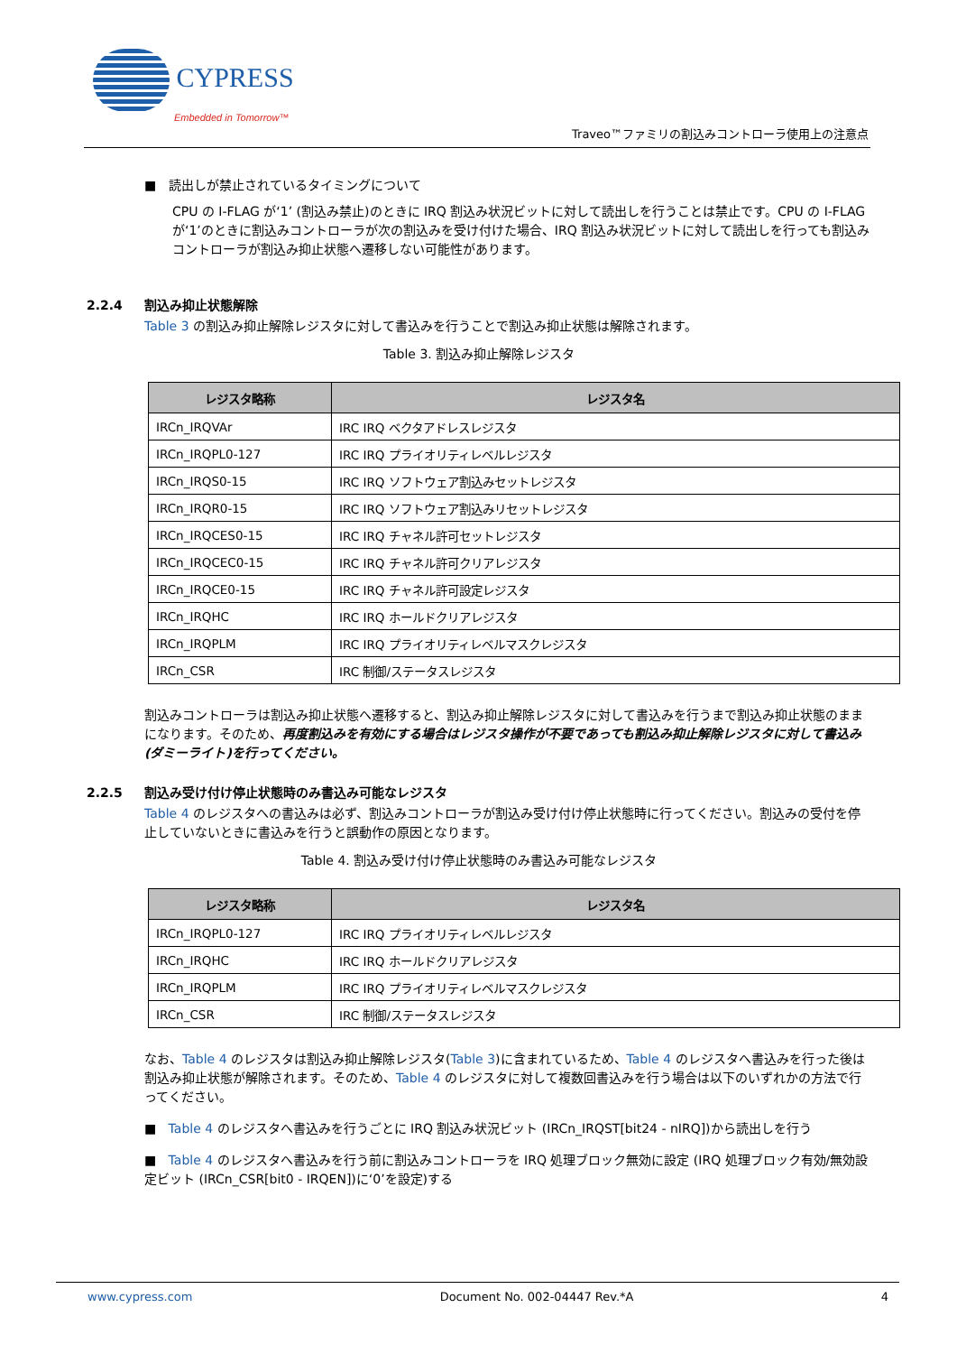CYPRESS
Embedded in Tomorrow™
Traveo™ファミリの割込みコントローラ使用上の注意点
■ 読出しが禁止されているタイミングについて
CPU の I-FLAG が‘1’ (割込み禁止)のときに IRQ 割込み状況ビットに対して読出しを行うことは禁止です。CPU の I-FLAG が‘1’のときに割込みコントローラが次の割込みを受け付けた場合、IRQ 割込み状況ビットに対して読出しを行っても割込みコントローラが割込み抑止状態へ遷移しない可能性があります。
2.2.4 割込み抑止状態解除
Table 3 の割込み抑止解除レジスタに対して書込みを行うことで割込み抑止状態は解除されます。
Table 3. 割込み抑止解除レジスタ
| レジスタ略称 | レジスタ名 |
| --- | --- |
| IRCn_IRQVAr | IRC IRQ ベクタアドレスレジスタ |
| IRCn_IRQPL0-127 | IRC IRQ プライオリティレベルレジスタ |
| IRCn_IRQS0-15 | IRC IRQ ソフトウェア割込みセットレジスタ |
| IRCn_IRQR0-15 | IRC IRQ ソフトウェア割込みリセットレジスタ |
| IRCn_IRQCES0-15 | IRC IRQ チャネル許可セットレジスタ |
| IRCn_IRQCEC0-15 | IRC IRQ チャネル許可クリアレジスタ |
| IRCn_IRQCE0-15 | IRC IRQ チャネル許可設定レジスタ |
| IRCn_IRQHC | IRC IRQ ホールドクリアレジスタ |
| IRCn_IRQPLM | IRC IRQ プライオリティレベルマスクレジスタ |
| IRCn_CSR | IRC 制御/ステータスレジスタ |
割込みコントローラは割込み抑止状態へ遷移すると、割込み抑止解除レジスタに対して書込みを行うまで割込み抑止状態のままになります。そのため、再度割込みを有効にする場合はレジスタ操作が不要であっても割込み抑止解除レジスタに対して書込み (ダミーライト)を行ってください。
2.2.5 割込み受け付け停止状態時のみ書込み可能なレジスタ
Table 4 のレジスタへの書込みは必ず、割込みコントローラが割込み受け付け停止状態時に行ってください。割込みの受付を停止していないときに書込みを行うと誤動作の原因となります。
Table 4. 割込み受け付け停止状態時のみ書込み可能なレジスタ
| レジスタ略称 | レジスタ名 |
| --- | --- |
| IRCn_IRQPL0-127 | IRC IRQ プライオリティレベルレジスタ |
| IRCn_IRQHC | IRC IRQ ホールドクリアレジスタ |
| IRCn_IRQPLM | IRC IRQ プライオリティレベルマスクレジスタ |
| IRCn_CSR | IRC 制御/ステータスレジスタ |
なお、Table 4 のレジスタは割込み抑止解除レジスタ(Table 3)に含まれているため、Table 4 のレジスタへ書込みを行った後は割込み抑止状態が解除されます。そのため、Table 4 のレジスタに対して複数回書込みを行う場合は以下のいずれかの方法で行ってください。
■ Table 4 のレジスタへ書込みを行うごとに IRQ 割込み状況ビット (IRCn_IRQST[bit24 - nIRQ])から読出しを行う
■ Table 4 のレジスタへ書込みを行う前に割込みコントローラを IRQ 処理ブロック無効に設定 (IRQ 処理ブロック有効/無効設定ビット (IRCn_CSR[bit0 - IRQEN])に‘0’を設定)する
www.cypress.com Document No. 002-04447 Rev.*A 4